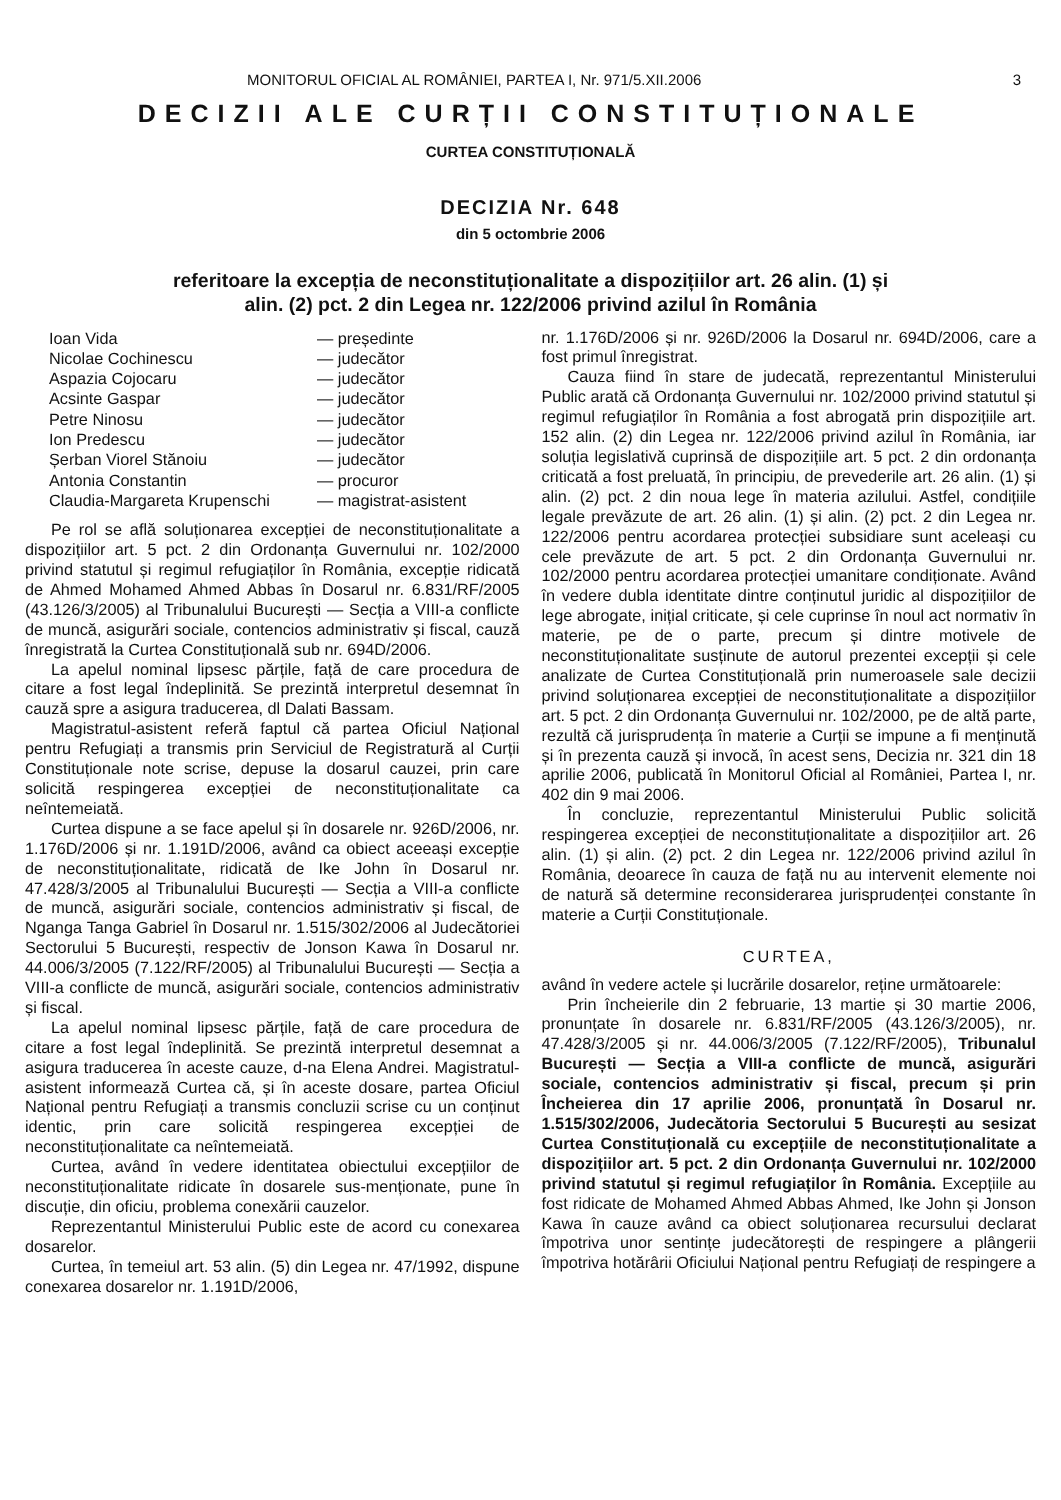MONITORUL OFICIAL AL ROMÂNIEI, PARTEA I, Nr. 971/5.XII.2006 3
DECIZII ALE CURȚII CONSTITUȚIONALE
CURTEA CONSTITUȚIONALĂ
DECIZIA Nr. 648
din 5 octombrie 2006
referitoare la excepția de neconstituționalitate a dispozițiilor art. 26 alin. (1) și
alin. (2) pct. 2 din Legea nr. 122/2006 privind azilul în România
| Ioan Vida | — președinte |
| Nicolae Cochinescu | — judecător |
| Aspazia Cojocaru | — judecător |
| Acsinte Gaspar | — judecător |
| Petre Ninosu | — judecător |
| Ion Predescu | — judecător |
| Șerban Viorel Stănoiu | — judecător |
| Antonia Constantin | — procuror |
| Claudia-Margareta Krupenschi | — magistrat-asistent |
Pe rol se află soluționarea excepției de neconstituționalitate a dispozițiilor art. 5 pct. 2 din Ordonanța Guvernului nr. 102/2000 privind statutul și regimul refugiaților în România, excepție ridicată de Ahmed Mohamed Ahmed Abbas în Dosarul nr. 6.831/RF/2005 (43.126/3/2005) al Tribunalului București — Secția a VIII-a conflicte de muncă, asigurări sociale, contencios administrativ și fiscal, cauză înregistrată la Curtea Constituțională sub nr. 694D/2006.
La apelul nominal lipsesc părțile, față de care procedura de citare a fost legal îndeplinită. Se prezintă interpretul desemnat în cauză spre a asigura traducerea, dl Dalati Bassam.
Magistratul-asistent referă faptul că partea Oficiul Național pentru Refugiați a transmis prin Serviciul de Registratură al Curții Constituționale note scrise, depuse la dosarul cauzei, prin care solicită respingerea excepției de neconstituționalitate ca neîntemeiată.
Curtea dispune a se face apelul și în dosarele nr. 926D/2006, nr. 1.176D/2006 și nr. 1.191D/2006, având ca obiect aceeași excepție de neconstituționalitate, ridicată de Ike John în Dosarul nr. 47.428/3/2005 al Tribunalului București — Secția a VIII-a conflicte de muncă, asigurări sociale, contencios administrativ și fiscal, de Nganga Tanga Gabriel în Dosarul nr. 1.515/302/2006 al Judecătoriei Sectorului 5 București, respectiv de Jonson Kawa în Dosarul nr. 44.006/3/2005 (7.122/RF/2005) al Tribunalului București — Secția a VIII-a conflicte de muncă, asigurări sociale, contencios administrativ și fiscal.
La apelul nominal lipsesc părțile, față de care procedura de citare a fost legal îndeplinită. Se prezintă interpretul desemnat a asigura traducerea în aceste cauze, d-na Elena Andrei. Magistratul-asistent informează Curtea că, și în aceste dosare, partea Oficiul Național pentru Refugiați a transmis concluzii scrise cu un conținut identic, prin care solicită respingerea excepției de neconstituționalitate ca neîntemeiată.
Curtea, având în vedere identitatea obiectului excepțiilor de neconstituționalitate ridicate în dosarele sus-menționate, pune în discuție, din oficiu, problema conexării cauzelor.
Reprezentantul Ministerului Public este de acord cu conexarea dosarelor.
Curtea, în temeiul art. 53 alin. (5) din Legea nr. 47/1992, dispune conexarea dosarelor nr. 1.191D/2006,
nr. 1.176D/2006 și nr. 926D/2006 la Dosarul nr. 694D/2006, care a fost primul înregistrat.
Cauza fiind în stare de judecată, reprezentantul Ministerului Public arată că Ordonanța Guvernului nr. 102/2000 privind statutul și regimul refugiaților în România a fost abrogată prin dispozițiile art. 152 alin. (2) din Legea nr. 122/2006 privind azilul în România, iar soluția legislativă cuprinsă de dispozițiile art. 5 pct. 2 din ordonanța criticată a fost preluată, în principiu, de prevederile art. 26 alin. (1) și alin. (2) pct. 2 din noua lege în materia azilului. Astfel, condițiile legale prevăzute de art. 26 alin. (1) și alin. (2) pct. 2 din Legea nr. 122/2006 pentru acordarea protecției subsidiare sunt aceleași cu cele prevăzute de art. 5 pct. 2 din Ordonanța Guvernului nr. 102/2000 pentru acordarea protecției umanitare condiționate. Având în vedere dubla identitate dintre conținutul juridic al dispozițiilor de lege abrogate, inițial criticate, și cele cuprinse în noul act normativ în materie, pe de o parte, precum și dintre motivele de neconstituționalitate susținute de autorul prezentei excepții și cele analizate de Curtea Constituțională prin numeroasele sale decizii privind soluționarea excepției de neconstituționalitate a dispozițiilor art. 5 pct. 2 din Ordonanța Guvernului nr. 102/2000, pe de altă parte, rezultă că jurisprudența în materie a Curții se impune a fi menținută și în prezenta cauză și invocă, în acest sens, Decizia nr. 321 din 18 aprilie 2006, publicată în Monitorul Oficial al României, Partea I, nr. 402 din 9 mai 2006.
În concluzie, reprezentantul Ministerului Public solicită respingerea excepției de neconstituționalitate a dispozițiilor art. 26 alin. (1) și alin. (2) pct. 2 din Legea nr. 122/2006 privind azilul în România, deoarece în cauza de față nu au intervenit elemente noi de natură să determine reconsiderarea jurisprudenței constante în materie a Curții Constituționale.
CURTEA,
având în vedere actele și lucrările dosarelor, reține următoarele:
Prin încheierile din 2 februarie, 13 martie și 30 martie 2006, pronunțate în dosarele nr. 6.831/RF/2005 (43.126/3/2005), nr. 47.428/3/2005 și nr. 44.006/3/2005 (7.122/RF/2005), Tribunalul București — Secția a VIII-a conflicte de muncă, asigurări sociale, contencios administrativ și fiscal, precum și prin Încheierea din 17 aprilie 2006, pronunțată în Dosarul nr. 1.515/302/2006, Judecătoria Sectorului 5 București au sesizat Curtea Constituțională cu excepțiile de neconstituționalitate a dispozițiilor art. 5 pct. 2 din Ordonanța Guvernului nr. 102/2000 privind statutul și regimul refugiaților în România. Excepțiile au fost ridicate de Mohamed Ahmed Abbas Ahmed, Ike John și Jonson Kawa în cauze având ca obiect soluționarea recursului declarat împotriva unor sentințe judecătorești de respingere a plângerii împotriva hotărârii Oficiului Național pentru Refugiați de respingere a